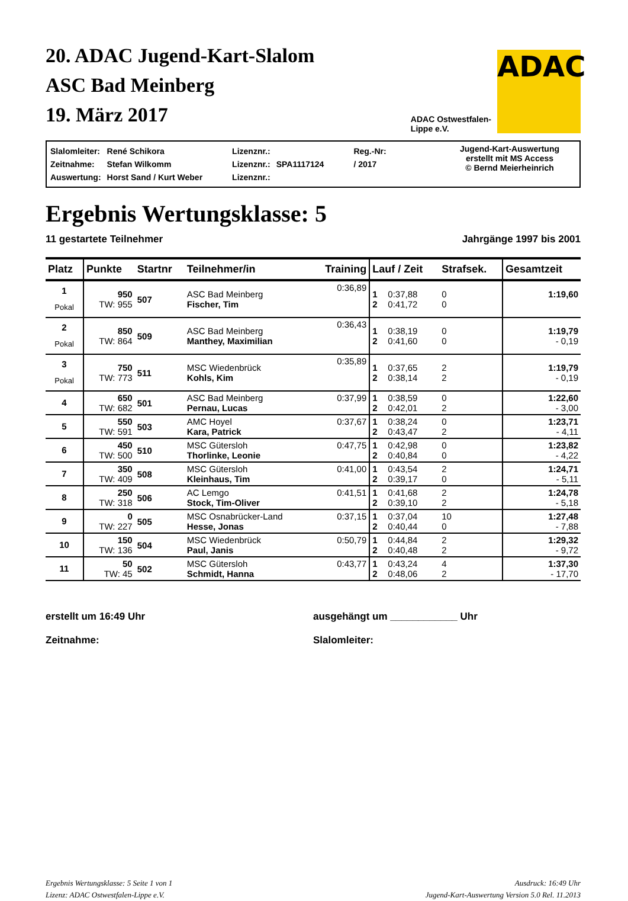20. ADAC Jugend-Kart-Slalom
ASC Bad Meinberg
19. März 2017
ADAC Ostwestfalen-
Lippe e.V.
ADAC
| Slalomleiter: | René Schikora | Lizenznr.: | | Reg.-Nr: |
| Zeitnahme: | Stefan Wilkomm | Lizenznr.: | SPA1117124 | / 2017 |
| Auswertung: | Horst Sand / Kurt Weber | Lizenznr.: | | |
Jugend-Kart-Auswertung
erstellt mit MS Access
© Bernd Meierheinrich
Ergebnis Wertungsklasse: 5
11 gestartete Teilnehmer Jahrgänge 1997 bis 2001
| Platz | Punkte | Startnr | Teilnehmer/in | Training | Lauf / Zeit | | Strafsek. | Gesamtzeit |
| --- | --- | --- | --- | --- | --- | --- | --- | --- |
| 1 Pokal | 950 TW: 955 | 507 | ASC Bad Meinberg Fischer, Tim | 0:36,89 | 1 2 | 0:37,88 0:41,72 | 0 0 | 1:19,60 |
| 2 Pokal | 850 TW: 864 | 509 | ASC Bad Meinberg Manthey, Maximilian | 0:36,43 | 1 2 | 0:38,19 0:41,60 | 0 0 | 1:19,79 - 0,19 |
| 3 Pokal | 750 TW: 773 | 511 | MSC Wiedenbrück Kohls, Kim | 0:35,89 | 1 2 | 0:37,65 0:38,14 | 2 2 | 1:19,79 - 0,19 |
| 4 | 650 TW: 682 | 501 | ASC Bad Meinberg Pernau, Lucas | 0:37,99 | 1 2 | 0:38,59 0:42,01 | 0 2 | 1:22,60 - 3,00 |
| 5 | 550 TW: 591 | 503 | AMC Hoyel Kara, Patrick | 0:37,67 | 1 2 | 0:38,24 0:43,47 | 0 2 | 1:23,71 - 4,11 |
| 6 | 450 TW: 500 | 510 | MSC Gütersloh Thorlinke, Leonie | 0:47,75 | 1 2 | 0:42,98 0:40,84 | 0 0 | 1:23,82 - 4,22 |
| 7 | 350 TW: 409 | 508 | MSC Gütersloh Kleinhaus, Tim | 0:41,00 | 1 2 | 0:43,54 0:39,17 | 2 0 | 1:24,71 - 5,11 |
| 8 | 250 TW: 318 | 506 | AC Lemgo Stock, Tim-Oliver | 0:41,51 | 1 2 | 0:41,68 0:39,10 | 2 2 | 1:24,78 - 5,18 |
| 9 | 0 TW: 227 | 505 | MSC Osnabrücker-Land Hesse, Jonas | 0:37,15 | 1 2 | 0:37,04 0:40,44 | 10 0 | 1:27,48 - 7,88 |
| 10 | 150 TW: 136 | 504 | MSC Wiedenbrück Paul, Janis | 0:50,79 | 1 2 | 0:44,84 0:40,48 | 2 2 | 1:29,32 - 9,72 |
| 11 | 50 TW: 45 | 502 | MSC Gütersloh Schmidt, Hanna | 0:43,77 | 1 2 | 0:43,24 0:48,06 | 4 2 | 1:37,30 - 17,70 |
erstellt um 16:49 Uhr
Zeitnahme:
ausgehängt um ____________ Uhr
Slalomleiter:
Ergebnis Wertungsklasse: 5 Seite 1 von 1
Lizenz: ADAC Ostwestfalen-Lippe e.V.
Ausdruck: 16:49 Uhr
Jugend-Kart-Auswertung Version 5.0 Rel. 11.2013